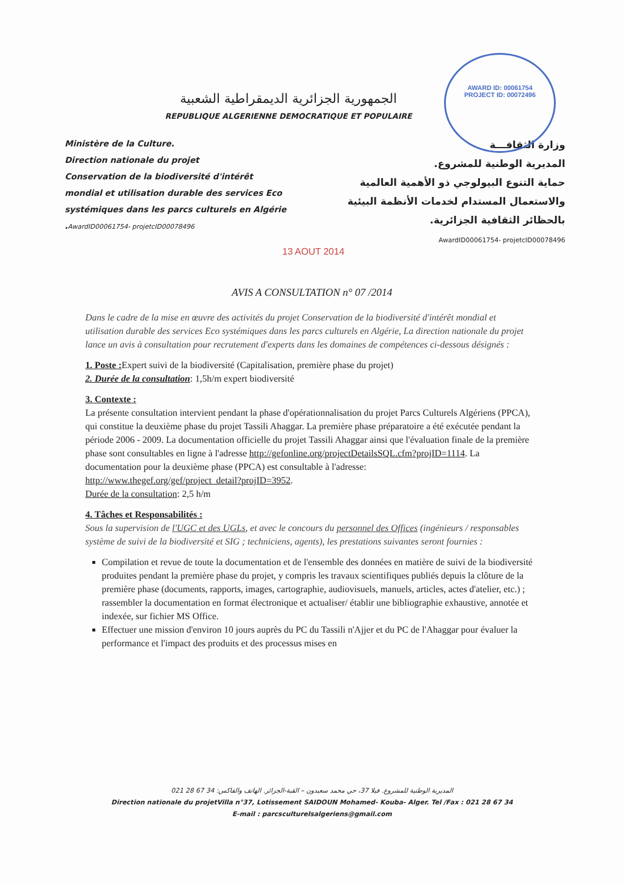AWARD ID: 00061754
PROJECT ID: 00072496
الجمهورية الجزائرية الديمقراطية الشعبية
REPUBLIQUE ALGERIENNE DEMOCRATIQUE ET POPULAIRE
Ministère de la Culture.
Direction nationale du projet
Conservation de la biodiversité d'intérêt mondial et utilisation durable des services Eco systémiques dans les parcs culturels en Algérie .AwardID00061754- projetcID00078496
وزارة الثقافـــة
المديرية الوطنية للمشروع.
حماية التنوع البيولوجي ذو الأهمية العالمية والاستعمال المستدام لخدمات الأنظمة البيئية بالحظائر الثقافية الجزائرية.
AwardID00061754- projetcID00078496
13 AOUT 2014
AVIS A CONSULTATION n° 07 /2014
Dans le cadre de la mise en œuvre des activités du projet Conservation de la biodiversité d'intérêt mondial et utilisation durable des services Eco systémiques dans les parcs culturels en Algérie, La direction nationale du projet lance un avis à consultation pour recrutement d'experts dans les domaines de compétences ci-dessous désignés :
1. Poste : Expert suivi de la biodiversité (Capitalisation, première phase du projet)
2. Durée de la consultation: 1,5h/m expert biodiversité
3. Contexte :
La présente consultation intervient pendant la phase d'opérationnalisation du projet Parcs Culturels Algériens (PPCA), qui constitue la deuxième phase du projet Tassili Ahaggar. La première phase préparatoire a été exécutée pendant la période 2006 - 2009. La documentation officielle du projet Tassili Ahaggar ainsi que l'évaluation finale de la première phase sont consultables en ligne à l'adresse http://gefonline.org/projectDetailsSQL.cfm?projID=1114. La documentation pour la deuxième phase (PPCA) est consultable à l'adresse:
http://www.thegef.org/gef/project_detail?projID=3952.
Durée de la consultation: 2,5 h/m
4. Tâches et Responsabilités :
Sous la supervision de l'UGC et des UGLs, et avec le concours du personnel des Offices (ingénieurs / responsables système de suivi de la biodiversité et SIG ; techniciens, agents), les prestations suivantes seront fournies :
Compilation et revue de toute la documentation et de l'ensemble des données en matière de suivi de la biodiversité produites pendant la première phase du projet, y compris les travaux scientifiques publiés depuis la clôture de la première phase (documents, rapports, images, cartographie, audiovisuels, manuels, articles, actes d'atelier, etc.) ; rassembler la documentation en format électronique et actualiser/ établir une bibliographie exhaustive, annotée et indexée, sur fichier MS Office.
Effectuer une mission d'environ 10 jours auprès du PC du Tassili n'Ajjer et du PC de l'Ahaggar pour évaluer la performance et l'impact des produits et des processus mises en
المديرية الوطنية للمشروع. فيلا 37، حي محمد سعيدون – القبة-الجزائر. الهاتف والفاكس: 34 67 28 021
Direction nationale du projetVilla n°37, Lotissement SAIDOUN Mohamed- Kouba- Alger. Tel /Fax : 021 28 67 34
E-mail : parcsculturelsalgeriens@gmail.com